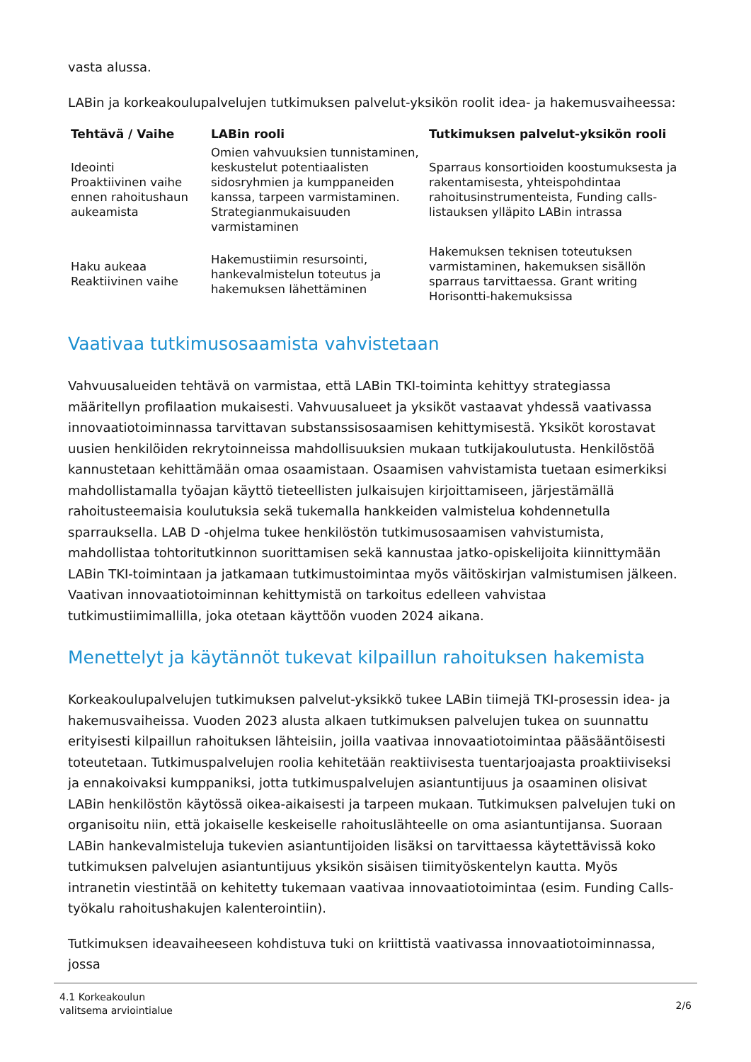vasta alussa.
LABin ja korkeakoulupalvelujen tutkimuksen palvelut-yksikön roolit idea- ja hakemusvaiheessa:
| Tehtävä / Vaihe | LABin rooli | Tutkimuksen palvelut-yksikön rooli |
| --- | --- | --- |
| Ideointi Proaktiivinen vaihe ennen rahoitushaun aukeamista | Omien vahvuuksien tunnistaminen, keskustelut potentiaalisten sidosryhmien ja kumppaneiden kanssa, tarpeen varmistaminen. Strategianmukaisuuden varmistaminen | Sparraus konsortioiden koostumuksesta ja rakentamisesta, yhteispohdintaa rahoitusinstrumenteista, Funding calls-listauksen ylläpito LABin intrassa |
| Haku aukeaa Reaktiivinen vaihe | Hakemustiimin resursointi, hankevalmistelun toteutus ja hakemuksen lähettäminen | Hakemuksen teknisen toteutuksen varmistaminen, hakemuksen sisällön sparraus tarvittaessa. Grant writing Horisontti-hakemuksissa |
Vaativaa tutkimusosaamista vahvistetaan
Vahvuusalueiden tehtävä on varmistaa, että LABin TKI-toiminta kehittyy strategiassa määritellyn profilaation mukaisesti. Vahvuusalueet ja yksiköt vastaavat yhdessä vaativassa innovaatiotoiminnassa tarvittavan substanssisosaamisen kehittymisestä. Yksiköt korostavat uusien henkilöiden rekrytoinneissa mahdollisuuksien mukaan tutkijakoulutusta. Henkilöstöä kannustetaan kehittämään omaa osaamistaan. Osaamisen vahvistamista tuetaan esimerkiksi mahdollistamalla työajan käyttö tieteellisten julkaisujen kirjoittamiseen, järjestämällä rahoitusteemaisia koulutuksia sekä tukemalla hankkeiden valmistelua kohdennetulla sparrauksella. LAB D -ohjelma tukee henkilöstön tutkimusosaamisen vahvistumista, mahdollistaa tohtoritutkinnon suorittamisen sekä kannustaa jatko-opiskelijoita kiinnittymään LABin TKI-toimintaan ja jatkamaan tutkimustoimintaa myös väitöskirjan valmistumisen jälkeen. Vaativan innovaatiotoiminnan kehittymistä on tarkoitus edelleen vahvistaa tutkimustiimimallilla, joka otetaan käyttöön vuoden 2024 aikana.
Menettelyt ja käytännöt tukevat kilpaillun rahoituksen hakemista
Korkeakoulupalvelujen tutkimuksen palvelut-yksikkö tukee LABin tiimejä TKI-prosessin idea- ja hakemusvaiheissa. Vuoden 2023 alusta alkaen tutkimuksen palvelujen tukea on suunnattu erityisesti kilpaillun rahoituksen lähteisiin, joilla vaativaa innovaatiotoimintaa pääsääntöisesti toteutetaan. Tutkimuspalvelujen roolia kehitetään reaktiivisesta tuentarjoajasta proaktiiviseksi ja ennakoivaksi kumppaniksi, jotta tutkimuspalvelujen asiantuntijuus ja osaaminen olisivat LABin henkilöstön käytössä oikea-aikaisesti ja tarpeen mukaan. Tutkimuksen palvelujen tuki on organisoitu niin, että jokaiselle keskeiselle rahoituslähteelle on oma asiantuntijansa. Suoraan LABin hankevalmisteluja tukevien asiantuntijoiden lisäksi on tarvittaessa käytettävissä koko tutkimuksen palvelujen asiantuntijuus yksikön sisäisen tiimityöskentelyn kautta. Myös intranetin viestintää on kehitetty tukemaan vaativaa innovaatiotoimintaa (esim. Funding Calls-työkalu rahoitushakujen kalenterointiin).
Tutkimuksen ideavaiheeseen kohdistuva tuki on kriittistä vaativassa innovaatiotoiminnassa, jossa
4.1 Korkeakoulun
valitsema arviointialue
2/6